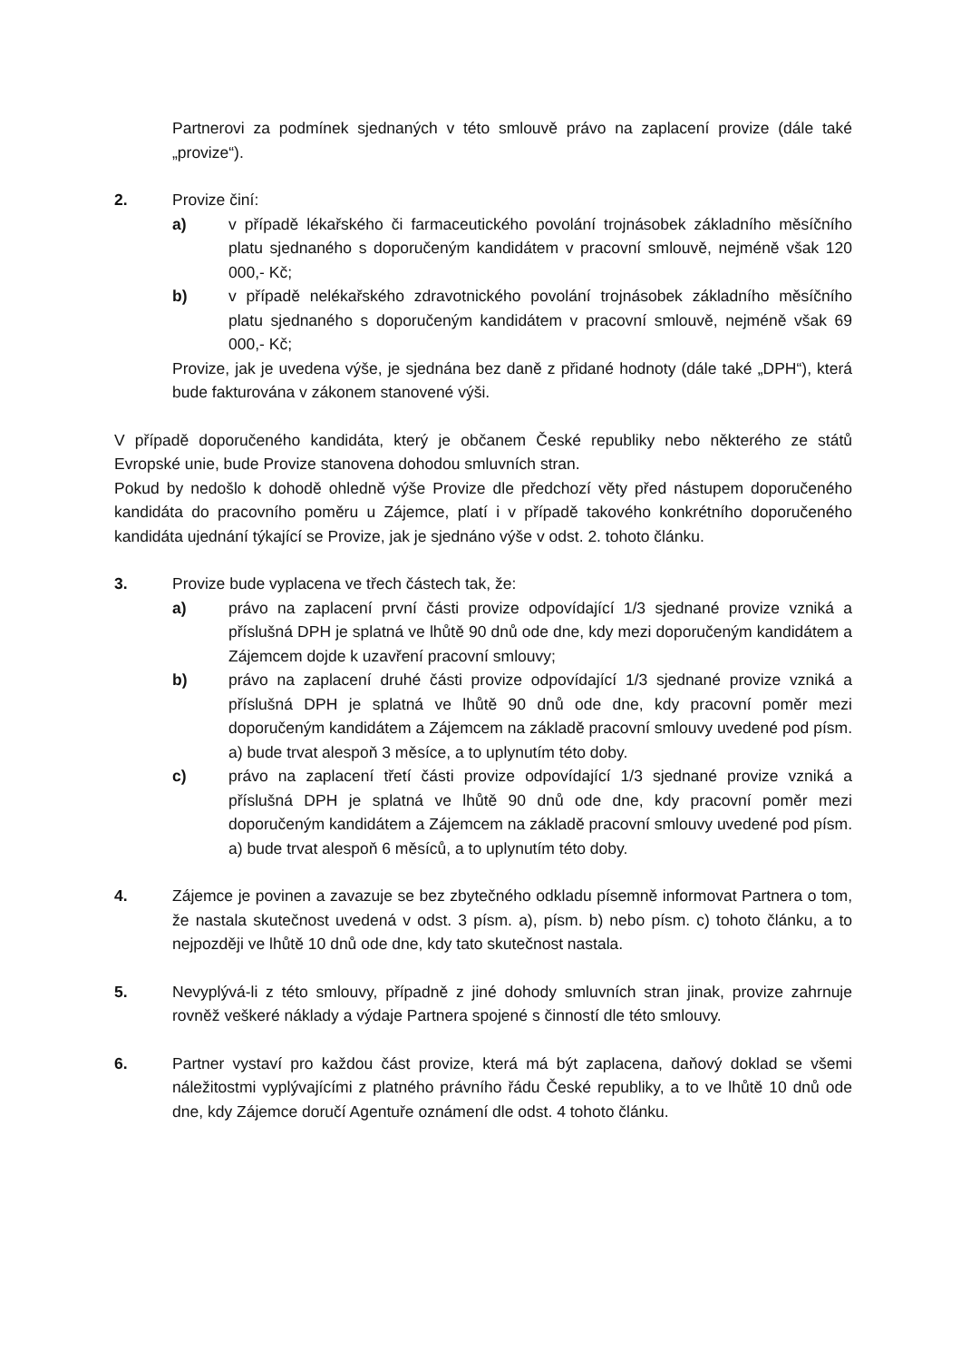Partnerovi za podmínek sjednaných v této smlouvě právo na zaplacení provize (dále také „provize“).
2. Provize činí:
a) v případě lékařského či farmaceutického povolání trojnásobek základního měsíčního platu sjednaného s doporučeným kandidátem v pracovní smlouvě, nejméně však 120 000,- Kč;
b) v případě nelékařského zdravotnického povolání trojnásobek základního měsíčního platu sjednaného s doporučeným kandidátem v pracovní smlouvě, nejméně však 69 000,- Kč;
Provize, jak je uvedena výše, je sjednána bez daně z přidané hodnoty (dále také „DPH“), která bude fakturována v zákonem stanovené výši.
V případě doporučeného kandidáta, který je občanem České republiky nebo některého ze států Evropské unie, bude Provize stanovena dohodou smluvních stran.
Pokud by nedošlo k dohodě ohledně výše Provize dle předchozí věty před nástupem doporučeného kandidáta do pracovního poměru u Zájemce, platí i v případě takového konkrétního doporučeného kandidáta ujednání týkající se Provize, jak je sjednáno výše v odst. 2. tohoto článku.
3. Provize bude vyplacena ve třech částech tak, že:
a) právo na zaplacení první části provize odpovídající 1/3 sjednané provize vzniká a příslušná DPH je splatná ve lhůtě 90 dnů ode dne, kdy mezi doporučeným kandidátem a Zájemcem dojde k uzavření pracovní smlouvy;
b) právo na zaplacení druhé části provize odpovídající 1/3 sjednané provize vzniká a příslušná DPH je splatná ve lhůtě 90 dnů ode dne, kdy pracovní poměr mezi doporučeným kandidátem a Zájemcem na základě pracovní smlouvy uvedené pod písm. a) bude trvat alespoň 3 měsíce, a to uplynutím této doby.
c) právo na zaplacení třetí části provize odpovídající 1/3 sjednané provize vzniká a příslušná DPH je splatná ve lhůtě 90 dnů ode dne, kdy pracovní poměr mezi doporučeným kandidátem a Zájemcem na základě pracovní smlouvy uvedené pod písm. a) bude trvat alespoň 6 měsíců, a to uplynutím této doby.
4. Zájemce je povinen a zavazuje se bez zbytečného odkladu písemně informovat Partnera o tom, že nastala skutečnost uvedená v odst. 3 písm. a), písm. b) nebo písm. c) tohoto článku, a to nejpozději ve lhůtě 10 dnů ode dne, kdy tato skutečnost nastala.
5. Nevyplývá-li z této smlouvy, případně z jiné dohody smluvních stran jinak, provize zahrnuje rovněž veškeré náklady a výdaje Partnera spojené s činností dle této smlouvy.
6. Partner vystaví pro každou část provize, která má být zaplacena, daňový doklad se všemi náležitostmi vyplývajícími z platného právního řádu České republiky, a to ve lhůtě 10 dnů ode dne, kdy Zájemce doručí Agentuře oznámení dle odst. 4 tohoto článku.